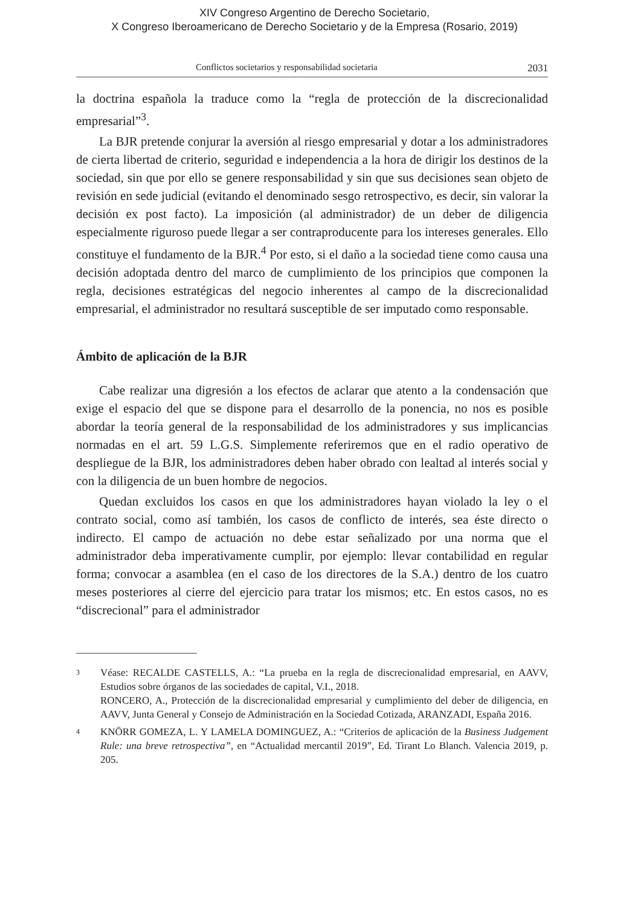XIV Congreso Argentino de Derecho Societario,
X Congreso Iberoamericano de Derecho Societario y de la Empresa (Rosario, 2019)
Conflictos societarios y responsabilidad societaria 2031
la doctrina española la traduce como la “regla de protección de la discrecionalidad empresarial”<sup>3</sup>.
La BJR pretende conjurar la aversión al riesgo empresarial y dotar a los administradores de cierta libertad de criterio, seguridad e independencia a la hora de dirigir los destinos de la sociedad, sin que por ello se genere responsabilidad y sin que sus decisiones sean objeto de revisión en sede judicial (evitando el denominado sesgo retrospectivo, es decir, sin valorar la decisión ex post facto). La imposición (al administrador) de un deber de diligencia especialmente riguroso puede llegar a ser contraproducente para los intereses generales. Ello constituye el fundamento de la BJR.<sup>4</sup> Por esto, si el daño a la sociedad tiene como causa una decisión adoptada dentro del marco de cumplimiento de los principios que componen la regla, decisiones estratégicas del negocio inherentes al campo de la discrecionalidad empresarial, el administrador no resultará susceptible de ser imputado como responsable.
Ámbito de aplicación de la BJR
Cabe realizar una digresión a los efectos de aclarar que atento a la condensación que exige el espacio del que se dispone para el desarrollo de la ponencia, no nos es posible abordar la teoría general de la responsabilidad de los administradores y sus implicancias normadas en el art. 59 L.G.S. Simplemente referiremos que en el radio operativo de despliegue de la BJR, los administradores deben haber obrado con lealtad al interés social y con la diligencia de un buen hombre de negocios.
Quedan excluidos los casos en que los administradores hayan violado la ley o el contrato social, como así también, los casos de conflicto de interés, sea éste directo o indirecto. El campo de actuación no debe estar señalizado por una norma que el administrador deba imperativamente cumplir, por ejemplo: llevar contabilidad en regular forma; convocar a asamblea (en el caso de los directores de la S.A.) dentro de los cuatro meses posteriores al cierre del ejercicio para tratar los mismos; etc. En estos casos, no es “discrecional” para el administrador
3 Véase: RECALDE CASTELLS, A.: “La prueba en la regla de discrecionalidad empresarial, en AAVV, Estudios sobre órganos de las sociedades de capital, V.I., 2018.
RONCERO, A., Protección de la discrecionalidad empresarial y cumplimiento del deber de diligencia, en AAVV, Junta General y Consejo de Administración en la Sociedad Cotizada, ARANZADI, España 2016.
4 KNÖRR GOMEZA, L. Y LAMELA DOMINGUEZ, A.: “Criterios de aplicación de la Business Judgement Rule: una breve retrospectiva”, en “Actualidad mercantil 2019”, Ed. Tirant Lo Blanch. Valencia 2019, p. 205.